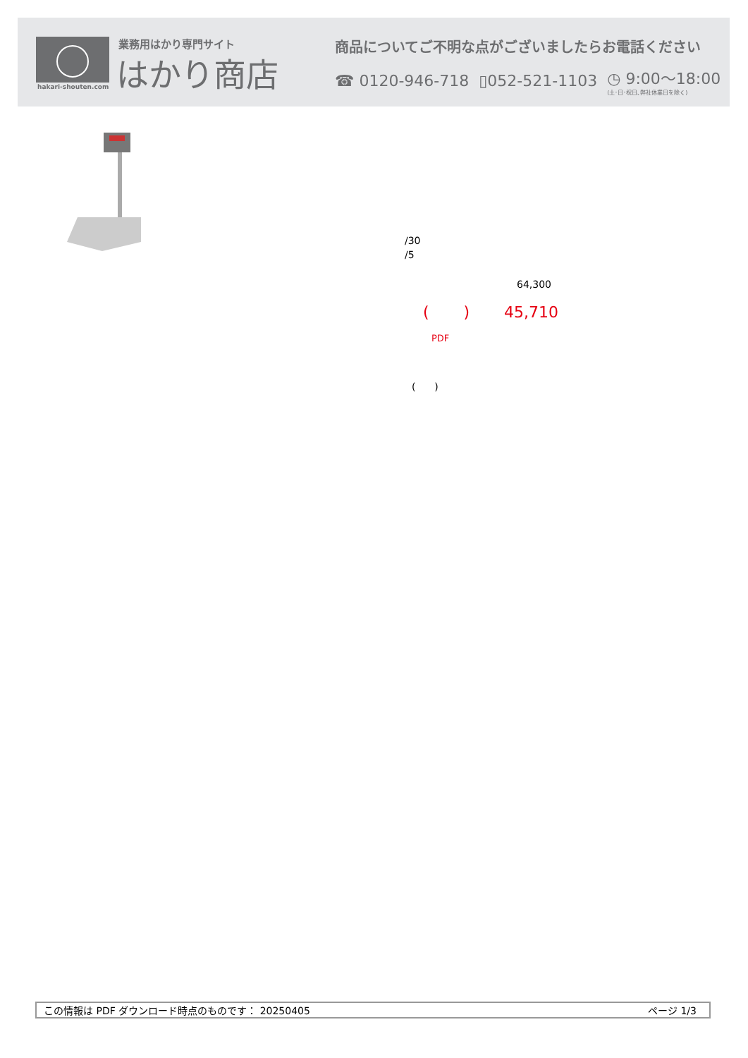業務用はかり専門サイト
はかり商店
hakari-shouten.com
商品についてご不明な点がございましたらお電話ください
☎ 0120-946-718 ▯052-521-1103 ◷ 9:00〜18:00
(土･日･祝日､弊社休業日を除く)
/30
/5
64,300
( ) 45,710
PDF
( )
この情報は PDF ダウンロード時点のものです： 20250405 ページ 1/3